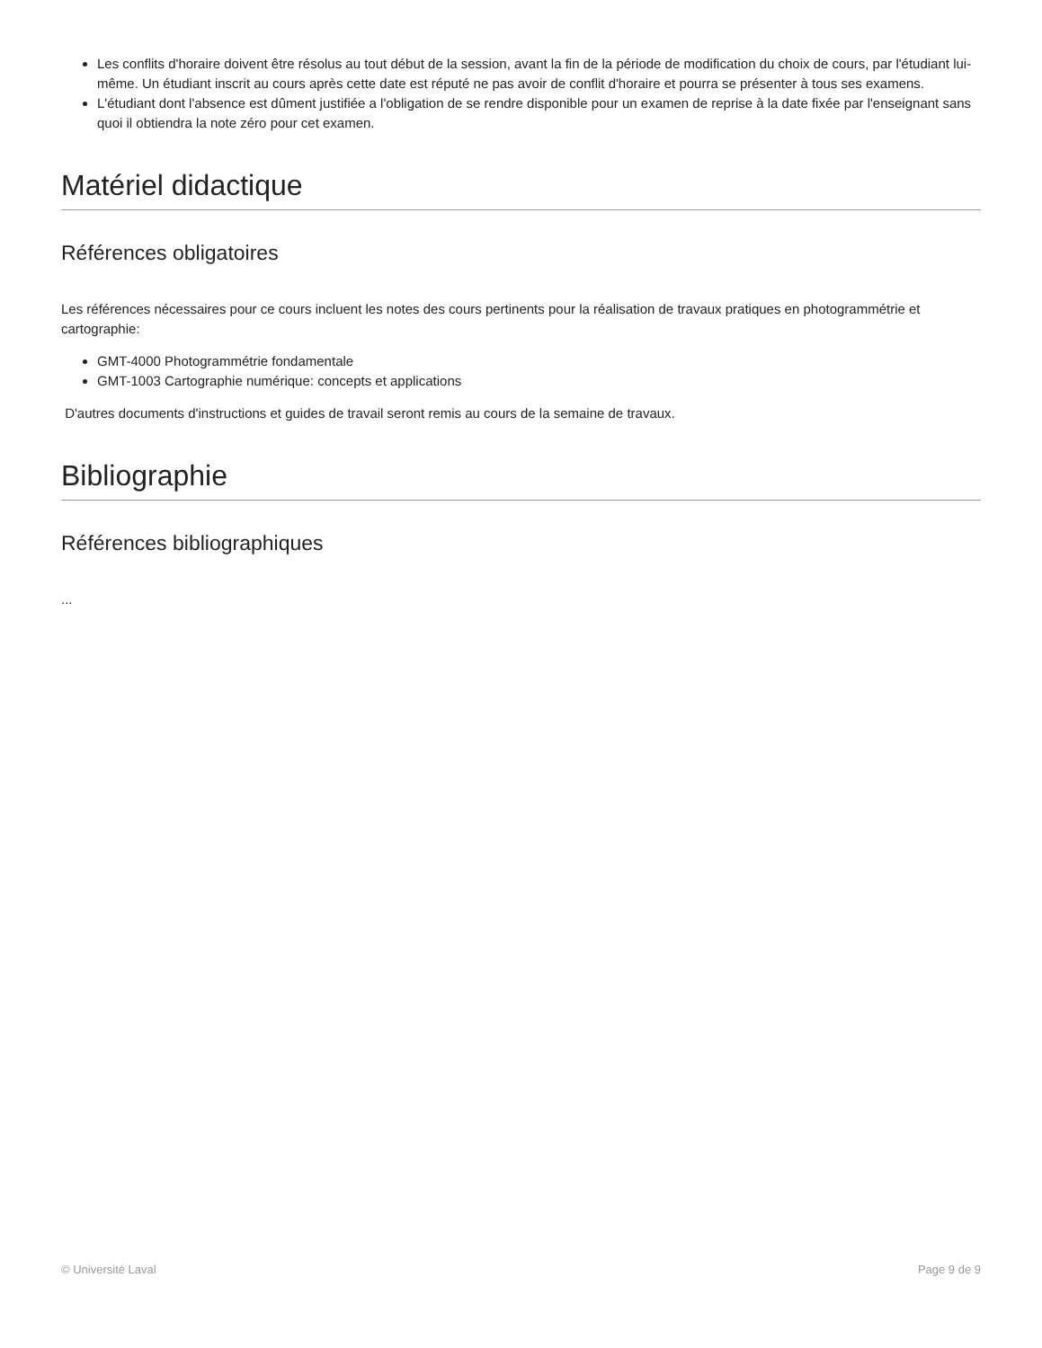Les conflits d'horaire doivent être résolus au tout début de la session, avant la fin de la période de modification du choix de cours, par l'étudiant lui-même. Un étudiant inscrit au cours après cette date est réputé ne pas avoir de conflit d'horaire et pourra se présenter à tous ses examens.
L'étudiant dont l'absence est dûment justifiée a l'obligation de se rendre disponible pour un examen de reprise à la date fixée par l'enseignant sans quoi il obtiendra la note zéro pour cet examen.
Matériel didactique
Références obligatoires
Les références nécessaires pour ce cours incluent les notes des cours pertinents pour la réalisation de travaux pratiques en photogrammétrie et cartographie:
GMT-4000 Photogrammétrie fondamentale
GMT-1003 Cartographie numérique: concepts et applications
D'autres documents d'instructions et guides de travail seront remis au cours de la semaine de travaux.
Bibliographie
Références bibliographiques
...
© Université Laval Page 9 de 9